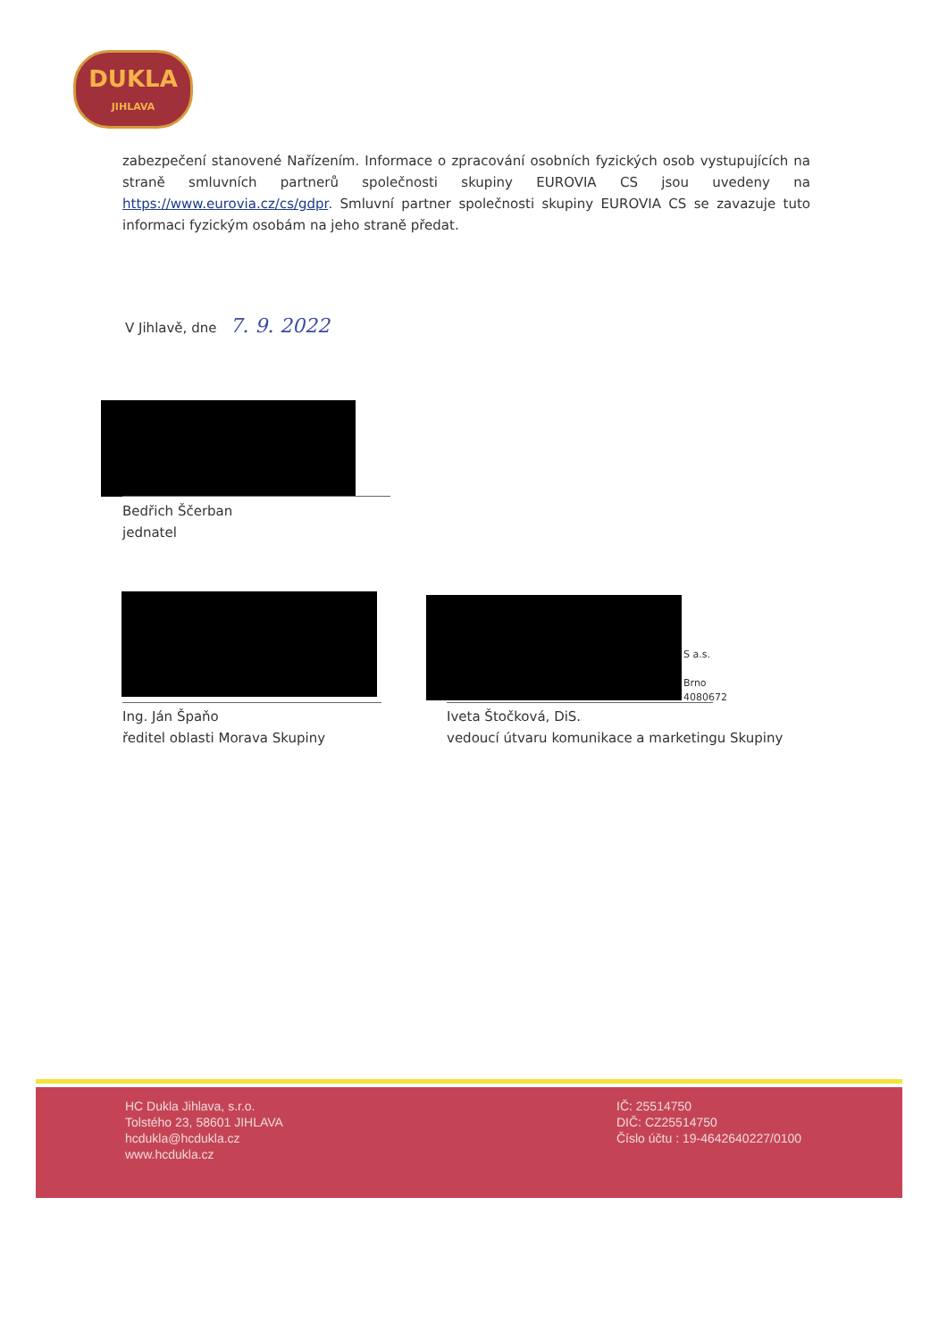DUKLA
JIHLAVA
zabezpečení stanovené Nařízením. Informace o zpracování osobních fyzických osob vystupujících na straně smluvních partnerů společnosti skupiny EUROVIA CS jsou uvedeny na https://www.eurovia.cz/cs/gdpr. Smluvní partner společnosti skupiny EUROVIA CS se zavazuje tuto informaci fyzickým osobám na jeho straně předat.
V Jihlavě, dne 7. 9. 2022
Bedřich Ščerban
jednatel
Ing. Ján Špaňo
ředitel oblasti Morava Skupiny
S a.s.
Brno
4080672
Iveta Štočková, DiS.
vedoucí útvaru komunikace a marketingu Skupiny
HC Dukla Jihlava, s.r.o.
Tolstého 23, 58601 JIHLAVA
hcdukla@hcdukla.cz
www.hcdukla.cz
IČ: 25514750
DIČ: CZ25514750
Číslo účtu : 19-4642640227/0100